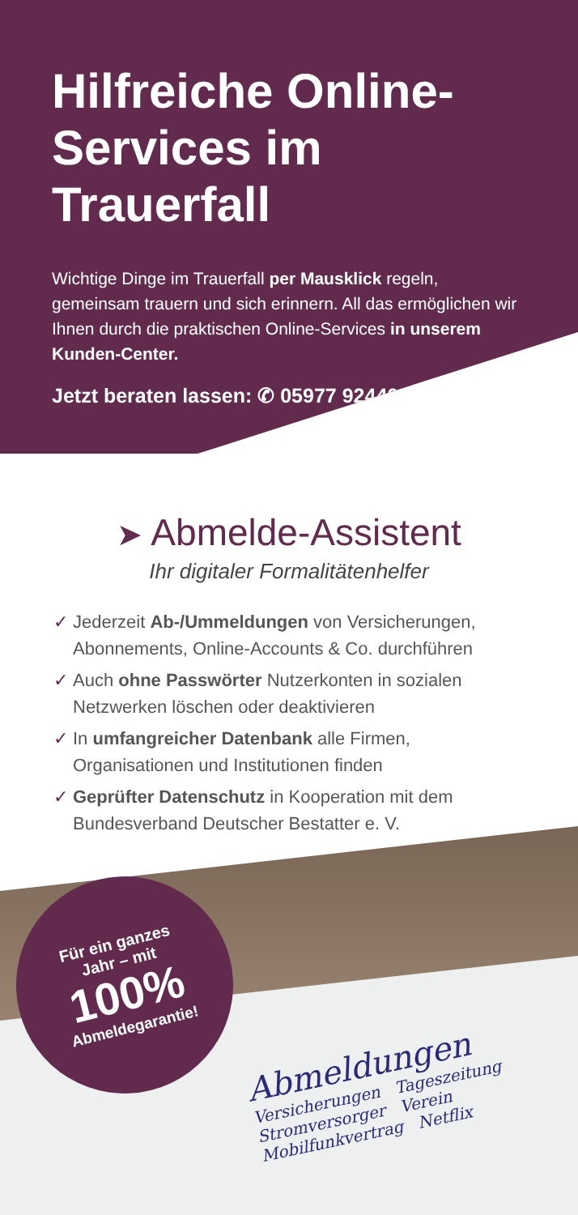Hilfreiche Online-Services im Trauerfall
Wichtige Dinge im Trauerfall per Mausklick regeln, gemeinsam trauern und sich erinnern. All das ermöglichen wir Ihnen durch die praktischen Online-Services in unserem Kunden-Center.
Jetzt beraten lassen: ✆ 05977 92440
➤ Abmelde-Assistent
Ihr digitaler Formalitätenhelfer
✓ Jederzeit Ab-/Ummeldungen von Versicherungen, Abonnements, Online-Accounts & Co. durchführen
✓ Auch ohne Passwörter Nutzerkonten in sozialen Netzwerken löschen oder deaktivieren
✓ In umfangreicher Datenbank alle Firmen, Organisationen und Institutionen finden
✓ Geprüfter Datenschutz in Kooperation mit dem Bundesverband Deutscher Bestatter e. V.
Abmeldungen
Versicherungen Tageszeitung
Stromversorger Verein
Mobilfunkvertrag Netflix
Für ein ganzes
Jahr – mit
100%
Abmeldegarantie!